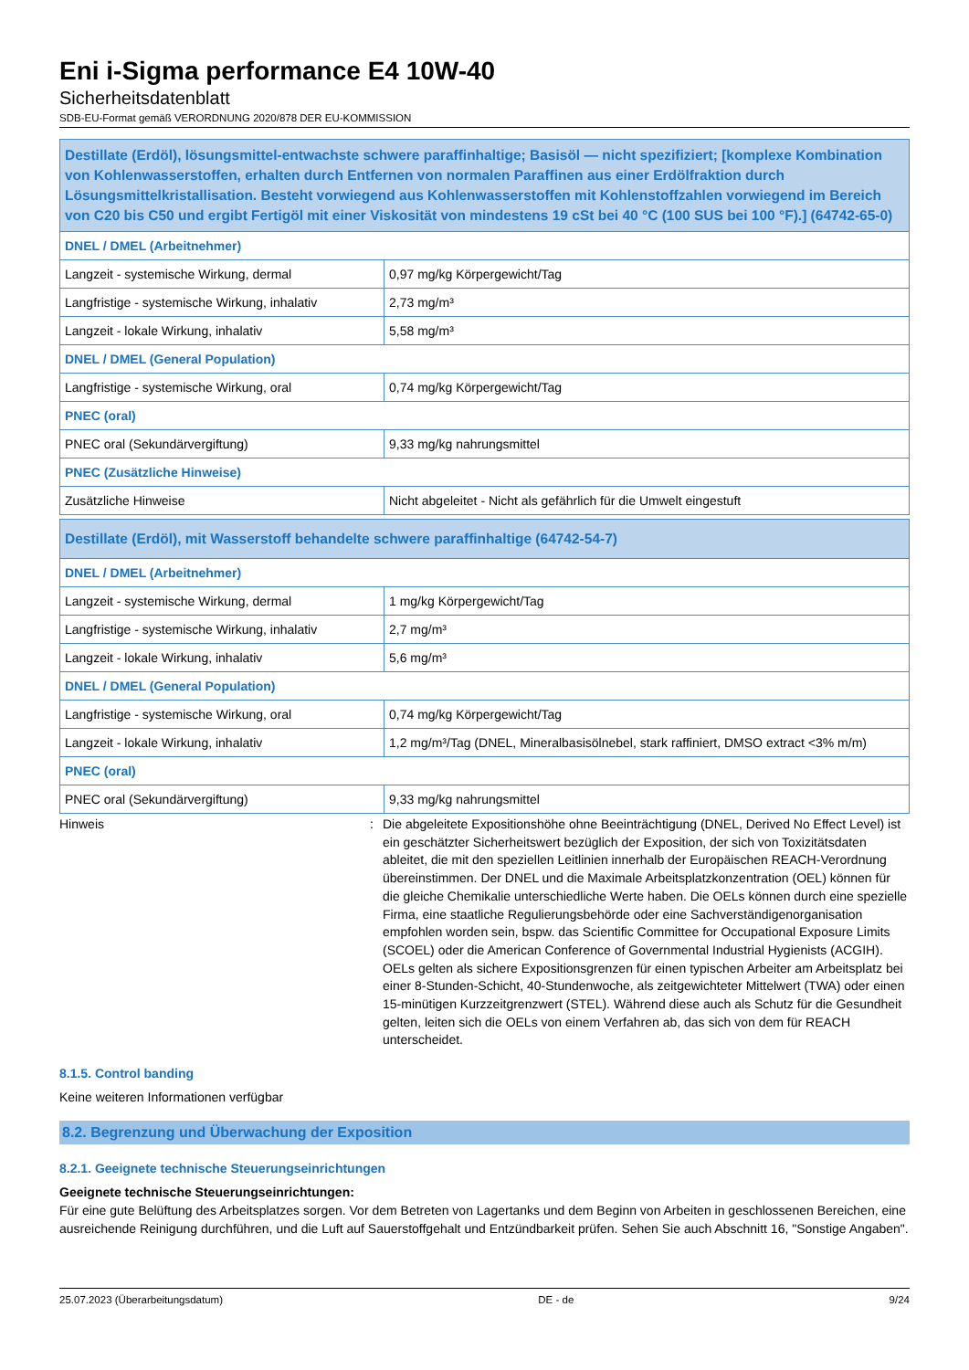Eni i-Sigma performance E4 10W-40
Sicherheitsdatenblatt
SDB-EU-Format gemäß VERORDNUNG 2020/878 DER EU-KOMMISSION
| Destillate (Erdöl), lösungsmittel-entwachste schwere paraffinhaltige; Basisöl — nicht spezifiziert; [komplexe Kombination von Kohlenwasserstoffen, erhalten durch Entfernen von normalen Paraffinen aus einer Erdölfraktion durch Lösungsmittelkristallisation. Besteht vorwiegend aus Kohlenwasserstoffen mit Kohlenstoffzahlen vorwiegend im Bereich von C20 bis C50 und ergibt Fertigöl mit einer Viskosität von mindestens 19 cSt bei 40 °C (100 SUS bei 100 °F).] (64742-65-0) | |
| DNEL / DMEL (Arbeitnehmer) | |
| Langzeit - systemische Wirkung, dermal | 0,97 mg/kg Körpergewicht/Tag |
| Langfristige - systemische Wirkung, inhalativ | 2,73 mg/m³ |
| Langzeit - lokale Wirkung, inhalativ | 5,58 mg/m³ |
| DNEL / DMEL (General Population) | |
| Langfristige - systemische Wirkung, oral | 0,74 mg/kg Körpergewicht/Tag |
| PNEC (oral) | |
| PNEC oral (Sekundärvergiftung) | 9,33 mg/kg nahrungsmittel |
| PNEC (Zusätzliche Hinweise) | |
| Zusätzliche Hinweise | Nicht abgeleitet - Nicht als gefährlich für die Umwelt eingestuft |
| Destillate (Erdöl), mit Wasserstoff behandelte schwere paraffinhaltige (64742-54-7) | |
| DNEL / DMEL (Arbeitnehmer) | |
| Langzeit - systemische Wirkung, dermal | 1 mg/kg Körpergewicht/Tag |
| Langfristige - systemische Wirkung, inhalativ | 2,7 mg/m³ |
| Langzeit - lokale Wirkung, inhalativ | 5,6 mg/m³ |
| DNEL / DMEL (General Population) | |
| Langfristige - systemische Wirkung, oral | 0,74 mg/kg Körpergewicht/Tag |
| Langzeit - lokale Wirkung, inhalativ | 1,2 mg/m³/Tag (DNEL, Mineralbasisölnebel, stark raffiniert, DMSO extract <3% m/m) |
| PNEC (oral) | |
| PNEC oral (Sekundärvergiftung) | 9,33 mg/kg nahrungsmittel |
Hinweis : Die abgeleitete Expositionshöhe ohne Beeinträchtigung (DNEL, Derived No Effect Level) ist ein geschätzter Sicherheitswert bezüglich der Exposition, der sich von Toxizitätsdaten ableitet, die mit den speziellen Leitlinien innerhalb der Europäischen REACH-Verordnung übereinstimmen. Der DNEL und die Maximale Arbeitsplatzkonzentration (OEL) können für die gleiche Chemikalie unterschiedliche Werte haben. Die OELs können durch eine spezielle Firma, eine staatliche Regulierungsbehörde oder eine Sachverständigenorganisation empfohlen worden sein, bspw. das Scientific Committee for Occupational Exposure Limits (SCOEL) oder die American Conference of Governmental Industrial Hygienists (ACGIH). OELs gelten als sichere Expositionsgrenzen für einen typischen Arbeiter am Arbeitsplatz bei einer 8-Stunden-Schicht, 40-Stundenwoche, als zeitgewichteter Mittelwert (TWA) oder einen 15-minütigen Kurzzeitgrenzwert (STEL). Während diese auch als Schutz für die Gesundheit gelten, leiten sich die OELs von einem Verfahren ab, das sich von dem für REACH unterscheidet.
8.1.5. Control banding
Keine weiteren Informationen verfügbar
8.2. Begrenzung und Überwachung der Exposition
8.2.1. Geeignete technische Steuerungseinrichtungen
Geeignete technische Steuerungseinrichtungen:
Für eine gute Belüftung des Arbeitsplatzes sorgen. Vor dem Betreten von Lagertanks und dem Beginn von Arbeiten in geschlossenen Bereichen, eine ausreichende Reinigung durchführen, und die Luft auf Sauerstoffgehalt und Entzündbarkeit prüfen. Sehen Sie auch Abschnitt 16, "Sonstige Angaben".
25.07.2023 (Überarbeitungsdatum) DE - de 9/24